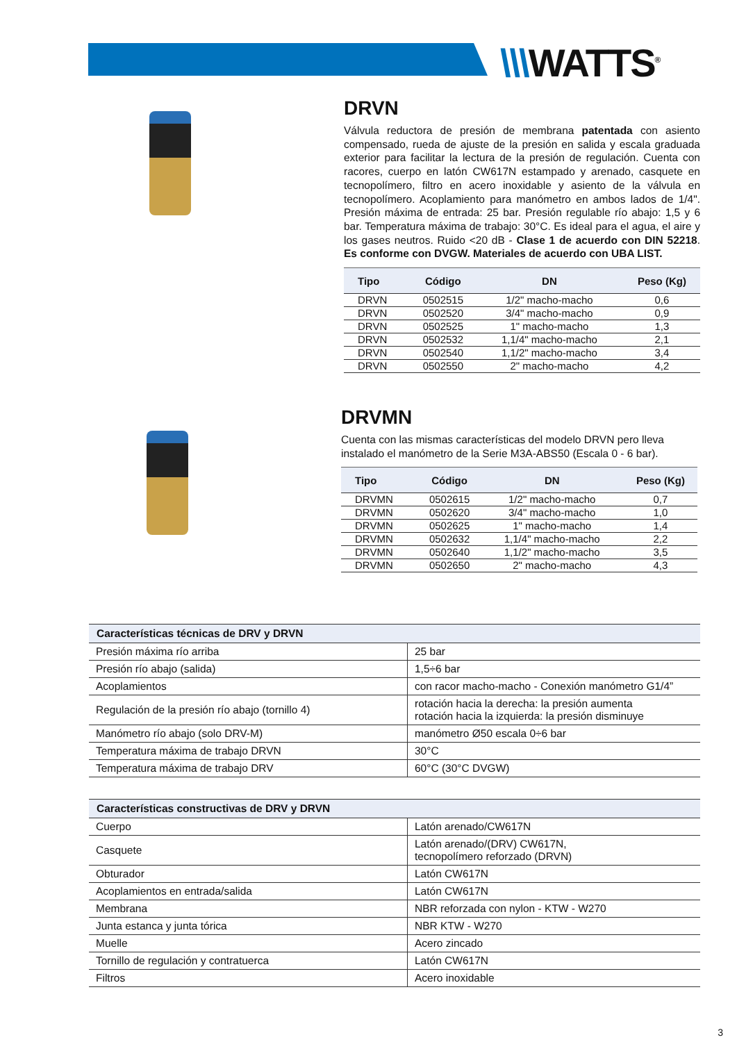\\\WATTS<sup>®</sup>
DRVN
Válvula reductora de presión de membrana patentada con asiento compensado, rueda de ajuste de la presión en salida y escala graduada exterior para facilitar la lectura de la presión de regulación. Cuenta con racores, cuerpo en latón CW617N estampado y arenado, casquete en tecnopolímero, filtro en acero inoxidable y asiento de la válvula en tecnopolímero. Acoplamiento para manómetro en ambos lados de 1/4". Presión máxima de entrada: 25 bar. Presión regulable río abajo: 1,5 y 6 bar. Temperatura máxima de trabajo: 30°C. Es ideal para el agua, el aire y los gases neutros. Ruido <20 dB - Clase 1 de acuerdo con DIN 52218. Es conforme con DVGW. Materiales de acuerdo con UBA LIST.
| Tipo | Código | DN | Peso (Kg) |
| --- | --- | --- | --- |
| DRVN | 0502515 | 1/2" macho-macho | 0,6 |
| DRVN | 0502520 | 3/4" macho-macho | 0,9 |
| DRVN | 0502525 | 1" macho-macho | 1,3 |
| DRVN | 0502532 | 1,1/4" macho-macho | 2,1 |
| DRVN | 0502540 | 1,1/2" macho-macho | 3,4 |
| DRVN | 0502550 | 2" macho-macho | 4,2 |
DRVMN
Cuenta con las mismas características del modelo DRVN pero lleva instalado el manómetro de la Serie M3A-ABS50 (Escala 0 - 6 bar).
| Tipo | Código | DN | Peso (Kg) |
| --- | --- | --- | --- |
| DRVMN | 0502615 | 1/2" macho-macho | 0,7 |
| DRVMN | 0502620 | 3/4" macho-macho | 1,0 |
| DRVMN | 0502625 | 1" macho-macho | 1,4 |
| DRVMN | 0502632 | 1,1/4" macho-macho | 2,2 |
| DRVMN | 0502640 | 1,1/2" macho-macho | 3,5 |
| DRVMN | 0502650 | 2" macho-macho | 4,3 |
| Características técnicas de DRV y DRVN | |
| --- | --- |
| Presión máxima río arriba | 25 bar |
| Presión río abajo (salida) | 1,5÷6 bar |
| Acoplamientos | con racor macho-macho - Conexión manómetro G1/4” |
| Regulación de la presión río abajo (tornillo 4) | rotación hacia la derecha: la presión aumenta rotación hacia la izquierda: la presión disminuye |
| Manómetro río abajo (solo DRV-M) | manómetro Ø50 escala 0÷6 bar |
| Temperatura máxima de trabajo DRVN | 30°C |
| Temperatura máxima de trabajo DRV | 60°C (30°C DVGW) |
| Características constructivas de DRV y DRVN | |
| --- | --- |
| Cuerpo | Latón arenado/CW617N |
| Casquete | Latón arenado/(DRV) CW617N, tecnopolímero reforzado (DRVN) |
| Obturador | Latón CW617N |
| Acoplamientos en entrada/salida | Latón CW617N |
| Membrana | NBR reforzada con nylon - KTW - W270 |
| Junta estanca y junta tórica | NBR KTW - W270 |
| Muelle | Acero zincado |
| Tornillo de regulación y contratuerca | Latón CW617N |
| Filtros | Acero inoxidable |
3